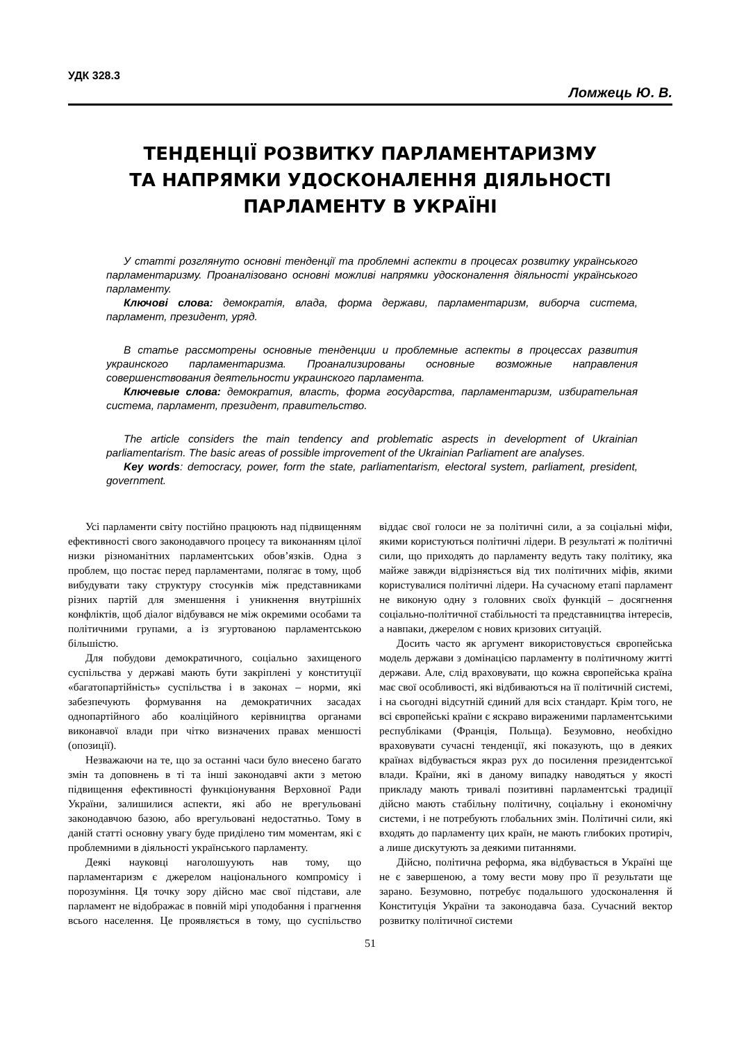УДК 328.3
Ломжець Ю. В.
ТЕНДЕНЦІЇ РОЗВИТКУ ПАРЛАМЕНТАРИЗМУ
ТА НАПРЯМКИ УДОСКОНАЛЕННЯ ДІЯЛЬНОСТІ
ПАРЛАМЕНТУ В УКРАЇНІ
У статті розглянуто основні тенденції та проблемні аспекти в процесах розвитку українського парламентаризму. Проаналізовано основні можливі напрямки удосконалення діяльності українського парламенту.
Ключові слова: демократія, влада, форма держави, парламентаризм, виборча система, парламент, президент, уряд.
В статье рассмотрены основные тенденции и проблемные аспекты в процессах развития украинского парламентаризма. Проанализированы основные возможные направления совершенствования деятельности украинского парламента.
Ключевые слова: демократия, власть, форма государства, парламентаризм, избирательная система, парламент, президент, правительство.
The article considers the main tendency and problematic aspects in development of Ukrainian parliamentarism. The basic areas of possible improvement of the Ukrainian Parliament are analyses.
Key words: democracy, power, form the state, parliamentarism, electoral system, parliament, president, government.
Усі парламенти світу постійно працюють над підвищенням ефективності свого законодавчого процесу та виконанням цілої низки різноманітних парламентських обов’язків. Одна з проблем, що постає перед парламентами, полягає в тому, щоб вибудувати таку структуру стосунків між представниками різних партій для зменшення і уникнення внутрішніх конфліктів, щоб діалог відбувався не між окремими особами та політичними групами, а із згуртованою парламентською більшістю.
Для побудови демократичного, соціально захищеного суспільства у державі мають бути закріплені у конституції «багатопартійність» суспільства і в законах – норми, які забезпечують формування на демократичних засадах однопартійного або коаліційного керівництва органами виконавчої влади при чітко визначених правах меншості (опозиції).
Незважаючи на те, що за останні часи було внесено багато змін та доповнень в ті та інші законодавчі акти з метою підвищення ефективності функціонування Верховної Ради України, залишилися аспекти, які або не врегульовані законодавчою базою, або врегульовані недостатньо. Тому в даній статті основну увагу буде приділено тим моментам, які є проблемними в діяльності українського парламенту.
Деякі науковці наголошуують нав тому, що парламентаризм є джерелом національного компромісу і порозуміння. Ця точку зору дійсно має свої підстави, але парламент не відображає в повній мірі уподобання і прагнення всього населення. Це проявляється в тому, що суспільство віддає свої голоси не за політичні сили, а за соціальні міфи, якими користуються політичні лідери. В результаті ж політичні сили, що приходять до парламенту ведуть таку політику, яка майже завжди відрізняється від тих політичних міфів, якими користувалися політичні лідери. На сучасному етапі парламент не виконую одну з головних своїх функцій – досягнення соціально-політичної стабільності та представництва інтересів, а навпаки, джерелом є нових кризових ситуацій.
Досить часто як аргумент використовується європейська модель держави з домінацією парламенту в політичному житті держави. Але, слід враховувати, що кожна європейська країна має свої особливості, які відбиваються на її політичній системі, і на сьогодні відсутній єдиний для всіх стандарт. Крім того, не всі європейські країни є яскраво вираженими парламентськими республіками (Франція, Польща). Безумовно, необхідно враховувати сучасні тенденції, які показують, що в деяких країнах відбувається якраз рух до посилення президентської влади. Країни, які в даному випадку наводяться у якості прикладу мають тривалі позитивні парламентські традиції дійсно мають стабільну політичну, соціальну і економічну системи, і не потребують глобальних змін. Політичні сили, які входять до парламенту цих країн, не мають глибоких протиріч, а лише дискутують за деякими питаннями.
Дійсно, політична реформа, яка відбувається в Україні ще не є завершеною, а тому вести мову про її результати ще зарано. Безумовно, потребує подальшого удосконалення й Конституція України та законодавча база. Сучасний вектор розвитку політичної системи
51